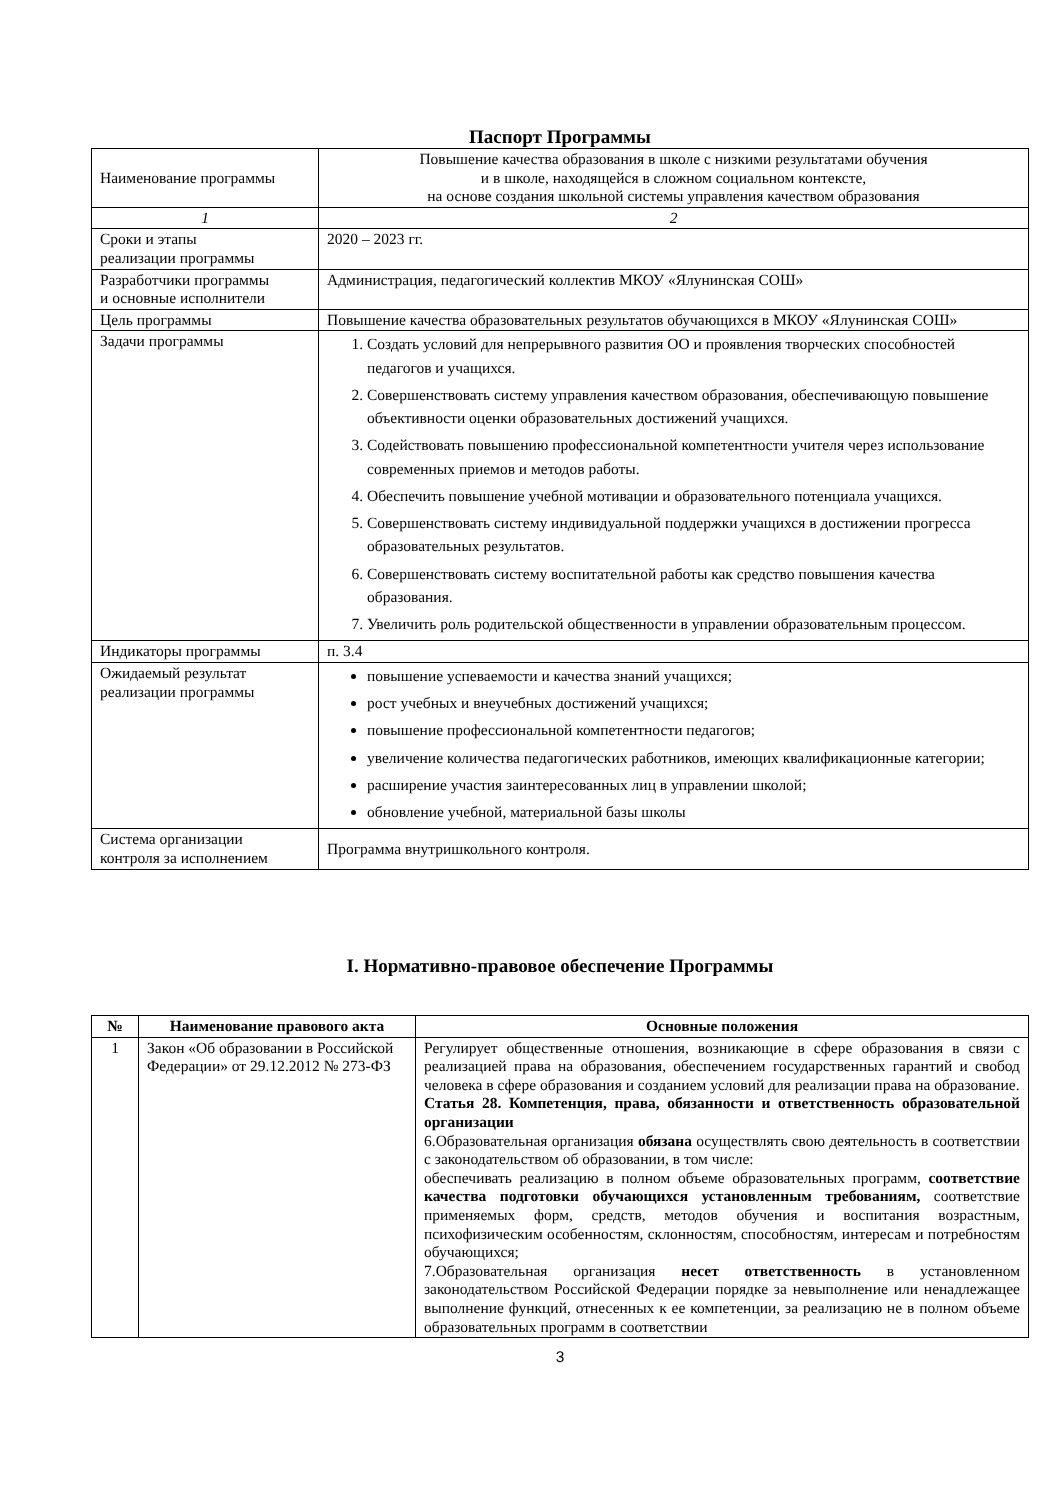Паспорт Программы
| Наименование программы | Повышение качества образования в школе с низкими результатами обучения и в школе, находящейся в сложном социальном контексте, на основе создания школьной системы управления качеством образования |
| 1 | 2 |
| Сроки и этапы реализации программы | 2020 – 2023 гг. |
| Разработчики программы и основные исполнители | Администрация, педагогический коллектив МКОУ «Ялунинская СОШ» |
| Цель программы | Повышение качества образовательных результатов обучающихся в МКОУ «Ялунинская СОШ» |
| Задачи программы | 1. Создать условий для непрерывного развития ОО и проявления творческих способностей педагогов и учащихся. 2. Совершенствовать систему управления качеством образования, обеспечивающую повышение объективности оценки образовательных достижений учащихся. 3. Содействовать повышению профессиональной компетентности учителя через использование современных приемов и методов работы. 4. Обеспечить повышение учебной мотивации и образовательного потенциала учащихся. 5. Совершенствовать систему индивидуальной поддержки учащихся в достижении прогресса образовательных результатов. 6. Совершенствовать систему воспитательной работы как средство повышения качества образования. 7. Увеличить роль родительской общественности в управлении образовательным процессом. |
| Индикаторы программы | п. 3.4 |
| Ожидаемый результат реализации программы | повышение успеваемости и качества знаний учащихся; рост учебных и внеучебных достижений учащихся; повышение профессиональной компетентности педагогов; увеличение количества педагогических работников, имеющих квалификационные категории; расширение участия заинтересованных лиц в управлении школой; обновление учебной, материальной базы школы |
| Система организации контроля за исполнением | Программа внутришкольного контроля. |
I. Нормативно-правовое обеспечение Программы
| № | Наименование правового акта | Основные положения |
| --- | --- | --- |
| 1 | Закон «Об образовании в Российской Федерации» от 29.12.2012 № 273-ФЗ | Регулирует общественные отношения, возникающие в сфере образования в связи с реализацией права на образования, обеспечением государственных гарантий и свобод человека в сфере образования и созданием условий для реализации права на образование. Статья 28. Компетенция, права, обязанности и ответственность образовательной организации 6.Образовательная организация обязана осуществлять свою деятельность в соответствии с законодательством об образовании, в том числе: обеспечивать реализацию в полном объеме образовательных программ, соответствие качества подготовки обучающихся установленным требованиям, соответствие применяемых форм, средств, методов обучения и воспитания возрастным, психофизическим особенностям, склонностям, способностям, интересам и потребностям обучающихся; 7.Образовательная организация несет ответственность в установленном законодательством Российской Федерации порядке за невыполнение или ненадлежащее выполнение функций, отнесенных к ее компетенции, за реализацию не в полном объеме образовательных программ в соответствии |
3